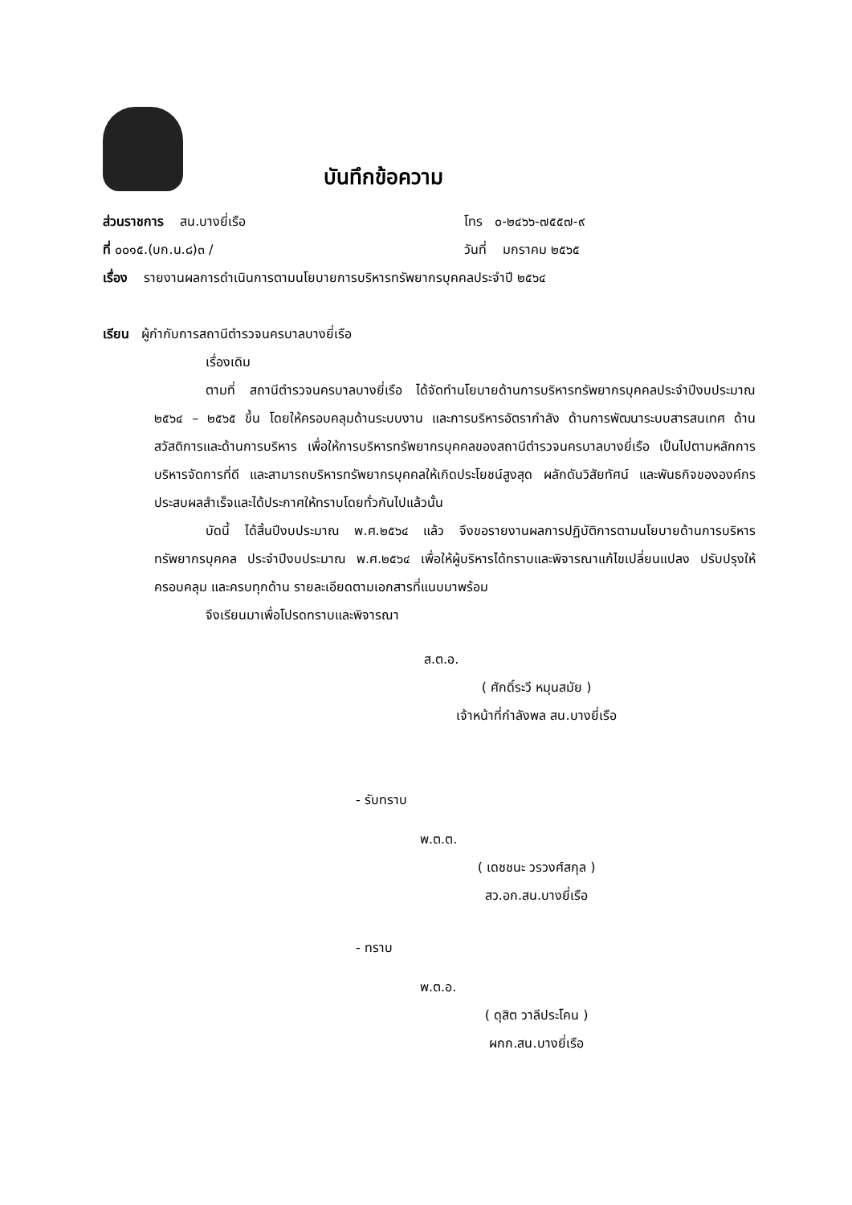บันทึกข้อความ
ส่วนราชการ สน.บางยี่เรือ โทร ๐-๒๔๖๖-๗๕๕๗-๙
ที่ ๐๐๑๕.(บก.น.๘)๓ / วันที่ มกราคม ๒๕๖๕
เรื่อง รายงานผลการดำเนินการตามนโยบายการบริหารทรัพยากรบุคคลประจำปี ๒๕๖๔
เรียน ผู้กำกับการสถานีตำรวจนครบาลบางยี่เรือ
เรื่องเดิม
ตามที่ สถานีตำรวจนครบาลบางยี่เรือ ได้จัดทำนโยบายด้านการบริหารทรัพยากรบุคคลประจำปีงบประมาณ ๒๕๖๔ – ๒๕๖๕ ขึ้น โดยให้ครอบคลุมด้านระบบงาน และการบริหารอัตรากำลัง ด้านการพัฒนาระบบสารสนเทศ ด้านสวัสดิการและด้านการบริหาร เพื่อให้การบริหารทรัพยากรบุคคลของสถานีตำรวจนครบาลบางยี่เรือ เป็นไปตามหลักการบริหารจัดการที่ดี และสามารถบริหารทรัพยากรบุคคลให้เกิดประโยชน์สูงสุด ผลักดันวิสัยทัศน์ และพันธกิจขององค์กรประสบผลสำเร็จและได้ประกาศให้ทราบโดยทั่วกันไปแล้วนั้น
บัดนี้ ได้สิ้นปีงบประมาณ พ.ศ.๒๕๖๔ แล้ว จึงขอรายงานผลการปฏิบัติการตามนโยบายด้านการบริหารทรัพยากรบุคคล ประจำปีงบประมาณ พ.ศ.๒๕๖๔ เพื่อให้ผู้บริหารได้ทราบและพิจารณาแก้ไขเปลี่ยนแปลง ปรับปรุงให้ครอบคลุม และครบทุกด้าน รายละเอียดตามเอกสารที่แนบมาพร้อม
จึงเรียนมาเพื่อโปรดทราบและพิจารณา
ส.ต.อ.
( ศักดิ์ระวี หมุนสมัย )
เจ้าหน้าที่กำลังพล สน.บางยี่เรือ
- รับทราบ
พ.ต.ต.
( เดชชนะ วรวงศ์สกุล )
สว.อก.สน.บางยี่เรือ
- ทราบ
พ.ต.อ.
( ดุสิต วาลีประโคน )
ผกก.สน.บางยี่เรือ